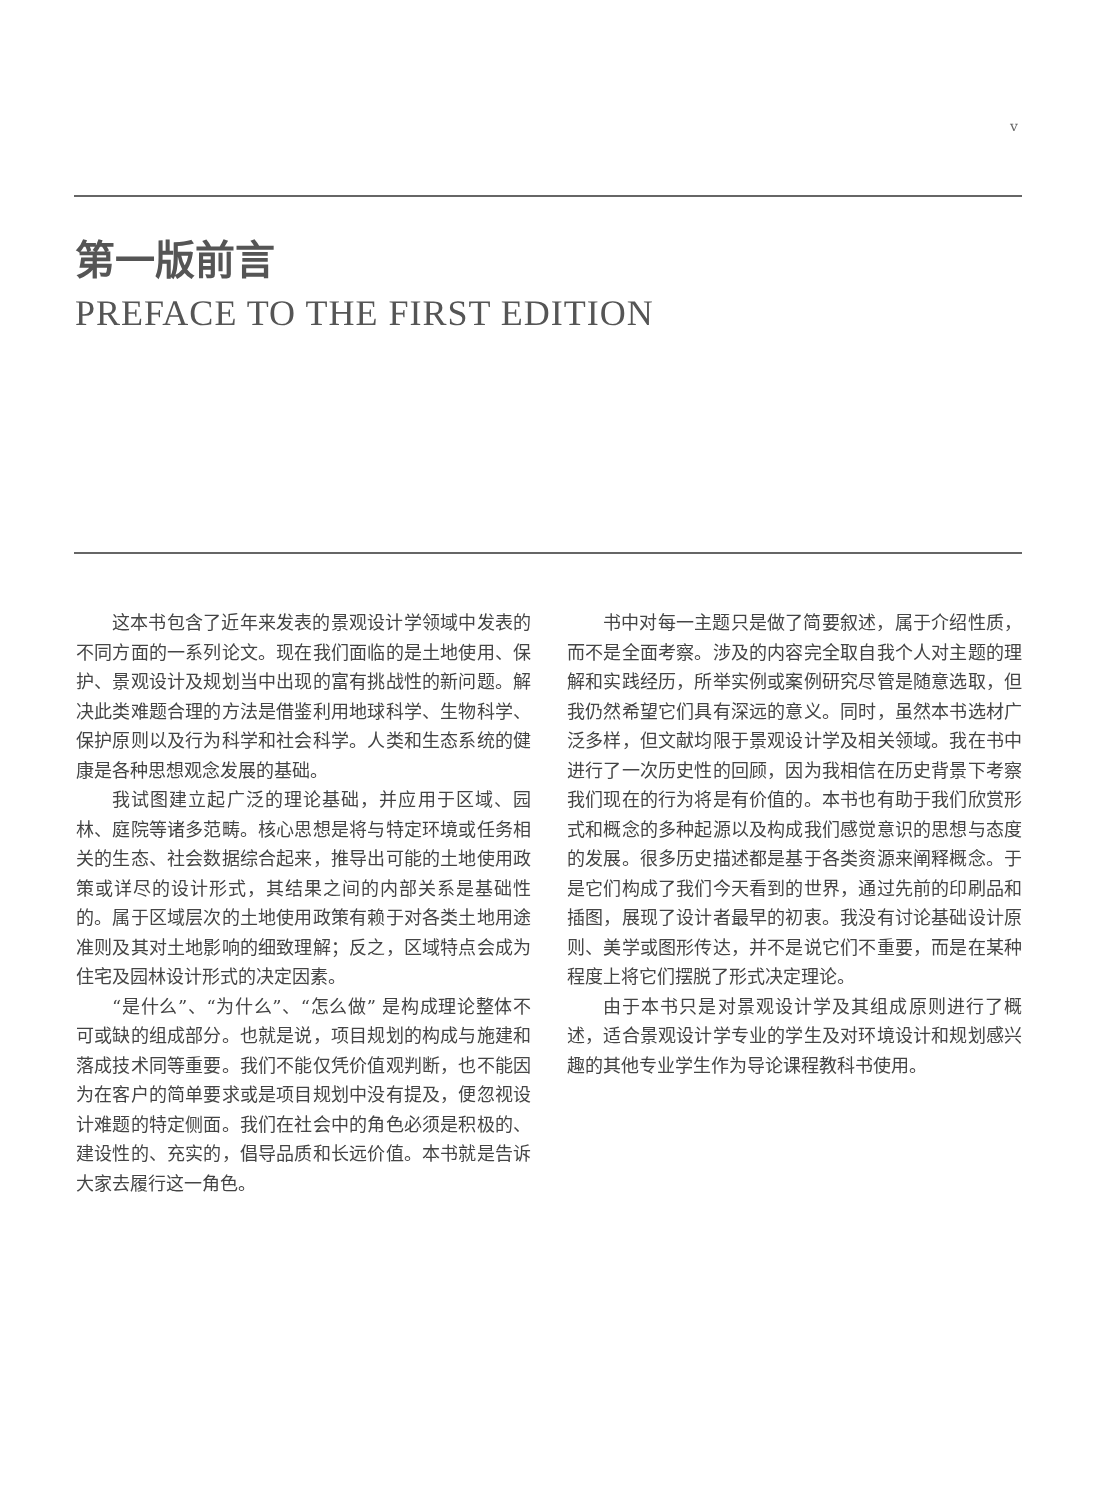v
第一版前言
PREFACE TO THE FIRST EDITION
这本书包含了近年来发表的景观设计学领域中发表的不同方面的一系列论文。现在我们面临的是土地使用、保护、景观设计及规划当中出现的富有挑战性的新问题。解决此类难题合理的方法是借鉴利用地球科学、生物科学、保护原则以及行为科学和社会科学。人类和生态系统的健康是各种思想观念发展的基础。
我试图建立起广泛的理论基础，并应用于区域、园林、庭院等诸多范畴。核心思想是将与特定环境或任务相关的生态、社会数据综合起来，推导出可能的土地使用政策或详尽的设计形式，其结果之间的内部关系是基础性的。属于区域层次的土地使用政策有赖于对各类土地用途准则及其对土地影响的细致理解；反之，区域特点会成为住宅及园林设计形式的决定因素。
“是什么”、“为什么”、“怎么做” 是构成理论整体不可或缺的组成部分。也就是说，项目规划的构成与施建和落成技术同等重要。我们不能仅凭价值观判断，也不能因为在客户的简单要求或是项目规划中没有提及，便忽视设计难题的特定侧面。我们在社会中的角色必须是积极的、建设性的、充实的，倡导品质和长远价值。本书就是告诉大家去履行这一角色。
书中对每一主题只是做了简要叙述，属于介绍性质，而不是全面考察。涉及的内容完全取自我个人对主题的理解和实践经历，所举实例或案例研究尽管是随意选取，但我仍然希望它们具有深远的意义。同时，虽然本书选材广泛多样，但文献均限于景观设计学及相关领域。我在书中进行了一次历史性的回顾，因为我相信在历史背景下考察我们现在的行为将是有价值的。本书也有助于我们欣赏形式和概念的多种起源以及构成我们感觉意识的思想与态度的发展。很多历史描述都是基于各类资源来阐释概念。于是它们构成了我们今天看到的世界，通过先前的印刷品和插图，展现了设计者最早的初衷。我没有讨论基础设计原则、美学或图形传达，并不是说它们不重要，而是在某种程度上将它们摆脱了形式决定理论。
由于本书只是对景观设计学及其组成原则进行了概述，适合景观设计学专业的学生及对环境设计和规划感兴趣的其他专业学生作为导论课程教科书使用。